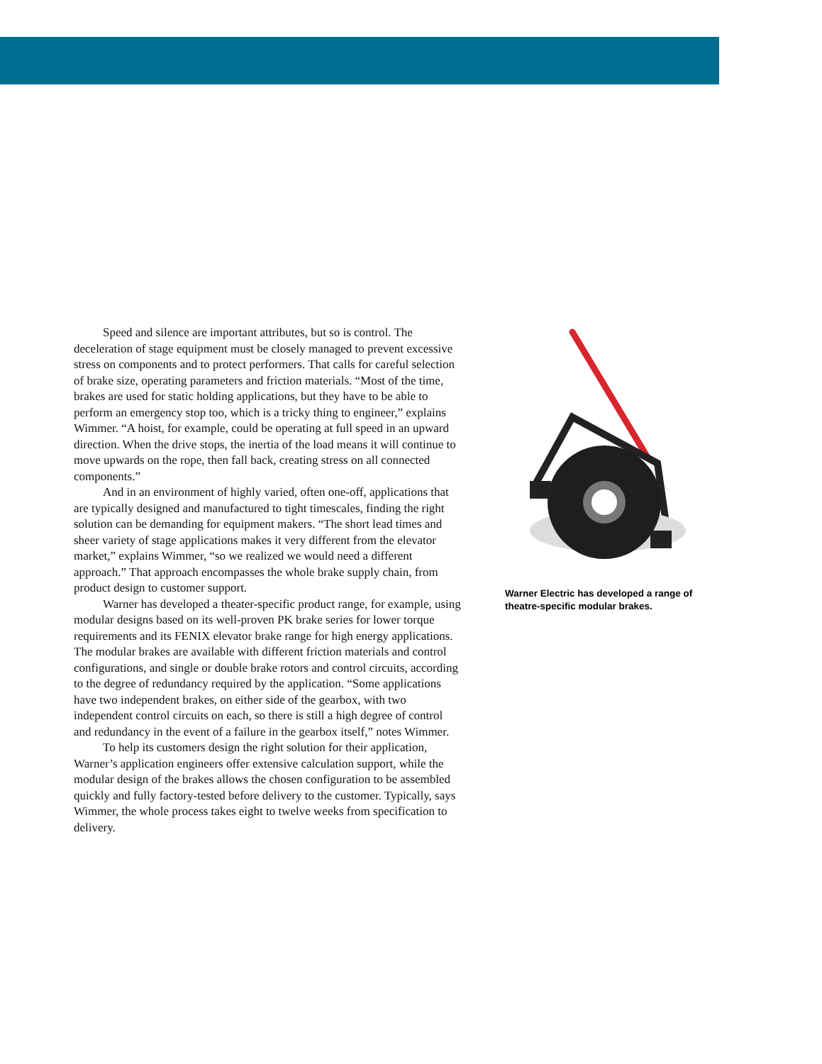Speed and silence are important attributes, but so is control. The deceleration of stage equipment must be closely managed to prevent excessive stress on components and to protect performers. That calls for careful selection of brake size, operating parameters and friction materials. “Most of the time, brakes are used for static holding applications, but they have to be able to perform an emergency stop too, which is a tricky thing to engineer,” explains Wimmer. “A hoist, for example, could be operating at full speed in an upward direction. When the drive stops, the inertia of the load means it will continue to move upwards on the rope, then fall back, creating stress on all connected components.”
And in an environment of highly varied, often one-off, applications that are typically designed and manufactured to tight timescales, finding the right solution can be demanding for equipment makers. “The short lead times and sheer variety of stage applications makes it very different from the elevator market,” explains Wimmer, “so we realized we would need a different approach.” That approach encompasses the whole brake supply chain, from product design to customer support.
Warner has developed a theater-specific product range, for example, using modular designs based on its well-proven PK brake series for lower torque requirements and its FENIX elevator brake range for high energy applications. The modular brakes are available with different friction materials and control configurations, and single or double brake rotors and control circuits, according to the degree of redundancy required by the application. “Some applications have two independent brakes, on either side of the gearbox, with two independent control circuits on each, so there is still a high degree of control and redundancy in the event of a failure in the gearbox itself,” notes Wimmer.
To help its customers design the right solution for their application, Warner’s application engineers offer extensive calculation support, while the modular design of the brakes allows the chosen configuration to be assembled quickly and fully factory-tested before delivery to the customer. Typically, says Wimmer, the whole process takes eight to twelve weeks from specification to delivery.
Warner Electric has developed a range of theatre-specific modular brakes.